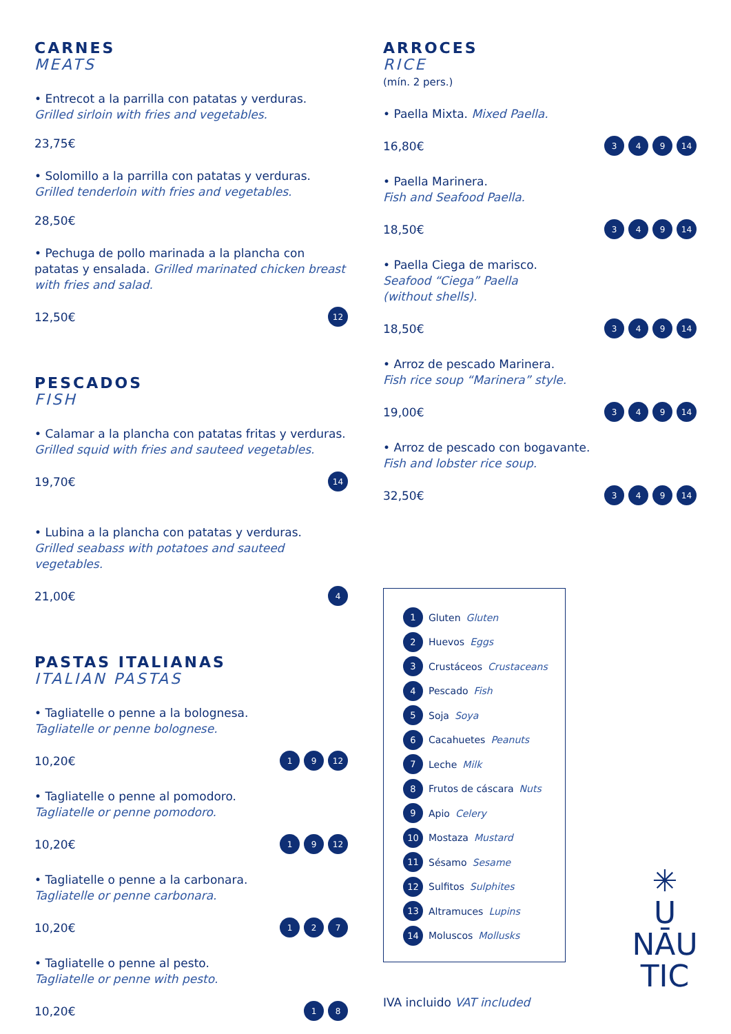CARNES
MEATS
• Entrecot a la parrilla con patatas y verduras.
Grilled sirloin with fries and vegetables.
23,75€
• Solomillo a la parrilla con patatas y verduras.
Grilled tenderloin with fries and vegetables.
28,50€
• Pechuga de pollo marinada a la plancha con patatas y ensalada. Grilled marinated chicken breast with fries and salad.
12,50€
12
PESCADOS
FISH
• Calamar a la plancha con patatas fritas y verduras.
Grilled squid with fries and sauteed vegetables.
19,70€
14
• Lubina a la plancha con patatas y verduras.
Grilled seabass with potatoes and sauteed vegetables.
21,00€
4
PASTAS ITALIANAS
ITALIAN PASTAS
• Tagliatelle o penne a la bolognesa.
Tagliatelle or penne bolognese.
10,20€
1 9 12
• Tagliatelle o penne al pomodoro.
Tagliatelle or penne pomodoro.
10,20€
1 9 12
• Tagliatelle o penne a la carbonara.
Tagliatelle or penne carbonara.
10,20€
1 2 7
• Tagliatelle o penne al pesto.
Tagliatelle or penne with pesto.
10,20€
1 8
ARROCES
RICE
(mín. 2 pers.)
• Paella Mixta. Mixed Paella.
16,80€
3 4 9 14
• Paella Marinera.
Fish and Seafood Paella.
18,50€
3 4 9 14
• Paella Ciega de marisco.
Seafood “Ciega” Paella
(without shells).
18,50€
3 4 9 14
• Arroz de pescado Marinera.
Fish rice soup “Marinera” style.
19,00€
3 4 9 14
• Arroz de pescado con bogavante.
Fish and lobster rice soup.
32,50€
3 4 9 14
1 Gluten Gluten
2 Huevos Eggs
3 Crustáceos Crustaceans
4 Pescado Fish
5 Soja Soya
6 Cacahuetes Peanuts
7 Leche Milk
8 Frutos de cáscara Nuts
9 Apio Celery
10 Mostaza Mustard
11 Sésamo Sesame
12 Sulfitos Sulphites
13 Altramuces Lupins
14 Moluscos Mollusks
IVA incluido VAT included
✳
U
NĀU
TIC